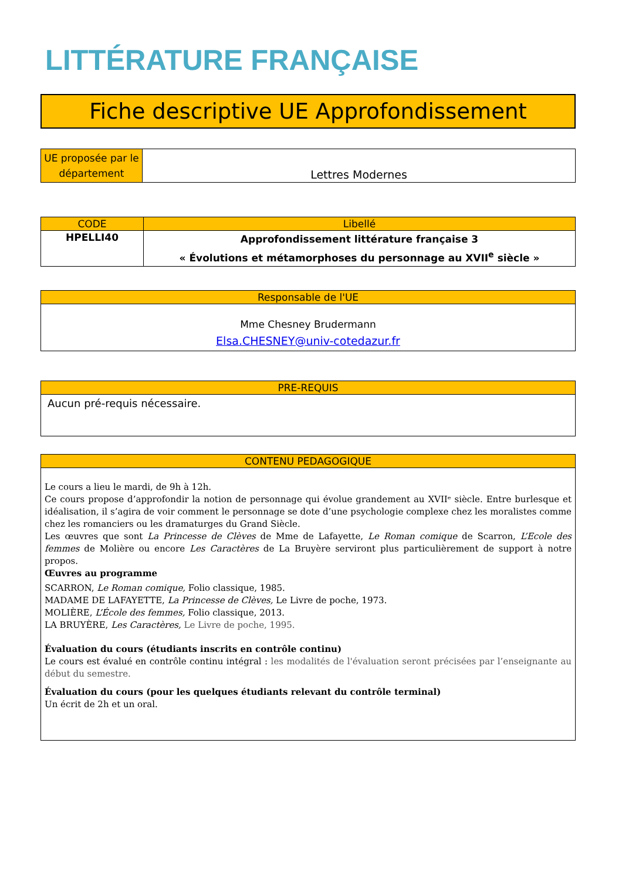LITTÉRATURE FRANÇAISE
Fiche descriptive UE Approfondissement
| UE proposée par le département | Lettres Modernes |
| CODE | Libellé |
| --- | --- |
| HPELLI40 | Approfondissement littérature française 3 « Évolutions et métamorphoses du personnage au XVII<sup>e</sup> siècle » |
| Responsable de l'UE |
| --- |
| Mme Chesney Brudermann Elsa.CHESNEY@univ-cotedazur.fr |
| PRE-REQUIS |
| --- |
| Aucun pré-requis nécessaire. |
| CONTENU PEDAGOGIQUE |
| --- |
| Le cours a lieu le mardi, de 9h à 12h. Ce cours propose d’approfondir la notion de personnage qui évolue grandement au XVIIᵉ siècle. Entre burlesque et idéalisation, il s’agira de voir comment le personnage se dote d’une psychologie complexe chez les moralistes comme chez les romanciers ou les dramaturges du Grand Siècle. Les œuvres que sont La Princesse de Clèves de Mme de Lafayette, Le Roman comique de Scarron, L’Ecole des femmes de Molière ou encore Les Caractères de La Bruyère serviront plus particulièrement de support à notre propos. Œuvres au programme SCARRON, Le Roman comique, Folio classique, 1985. MADAME DE LAFAYETTE, La Princesse de Clèves, Le Livre de poche, 1973. MOLIÈRE, L’École des femmes, Folio classique, 2013. LA BRUYÈRE, Les Caractères, Le Livre de poche, 1995. Évaluation du cours (étudiants inscrits en contrôle continu) Le cours est évalué en contrôle continu intégral : les modalités de l'évaluation seront précisées par l’enseignante au début du semestre. Évaluation du cours (pour les quelques étudiants relevant du contrôle terminal) Un écrit de 2h et un oral. |